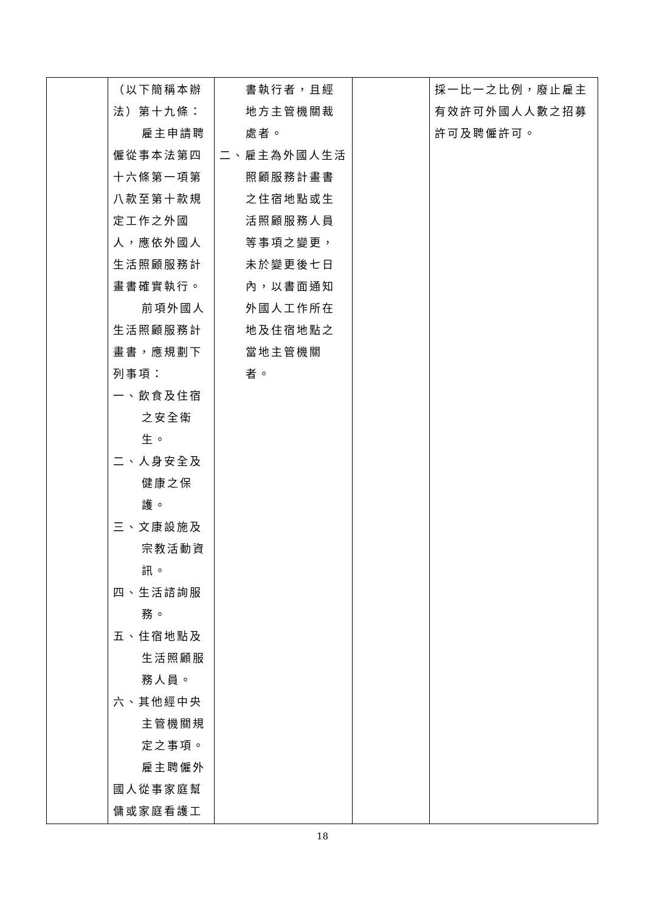| | （以下簡稱本辦法）第十九條： 雇主申請聘 僱從事本法第四十六條第一項第八款至第十款規定工作之外國人，應依外國人生活照顧服務計畫書確實執行。 前項外國人 生活照顧服務計畫書，應規劃下列事項： 一、飲食及住宿之安全衛生。 二、人身安全及健康之保護。 三、文康設施及宗教活動資訊。 四、生活諮詢服務。 五、住宿地點及生活照顧服務人員。 六、其他經中央主管機關規定之事項。 雇主聘僱外 國人從事家庭幫傭或家庭看護工 | 書執行者，且經地方主管機關裁處者。 二、雇主為外國人生活照顧服務計畫書之住宿地點或生活照顧服務人員等事項之變更，未於變更後七日內，以書面通知外國人工作所在地及住宿地點之當地主管機關者。 | | 採一比一之比例，廢止雇主有效許可外國人人數之招募許可及聘僱許可。 |
18